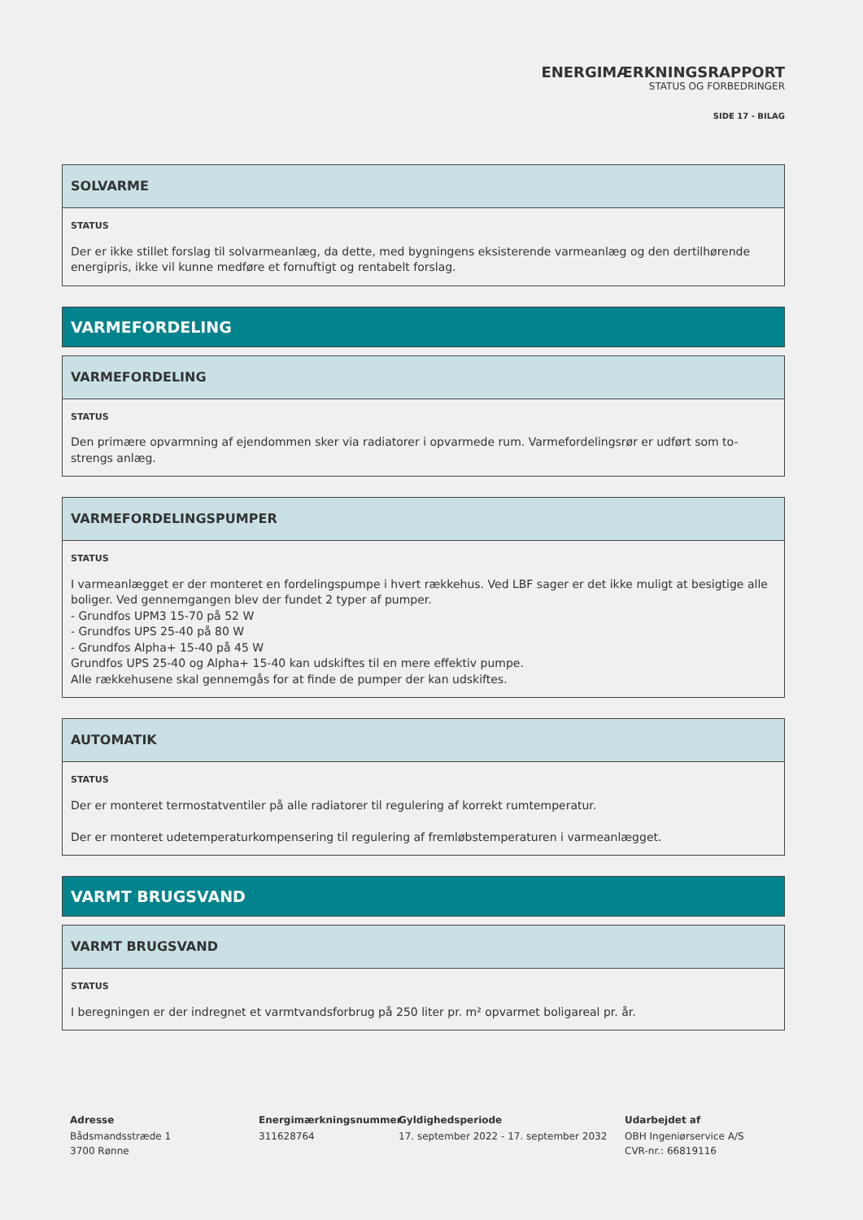ENERGIMÆRKNINGSRAPPORT
STATUS OG FORBEDRINGER
SIDE 17 - BILAG
SOLVARME
STATUS
Der er ikke stillet forslag til solvarmeanlæg, da dette, med bygningens eksisterende varmeanlæg og den dertilhørende energipris, ikke vil kunne medføre et fornuftigt og rentabelt forslag.
VARMEFORDELING
VARMEFORDELING
STATUS
Den primære opvarmning af ejendommen sker via radiatorer i opvarmede rum. Varmefordelingsrør er udført som to-strengs anlæg.
VARMEFORDELINGSPUMPER
STATUS
I varmeanlægget er der monteret en fordelingspumpe i hvert rækkehus. Ved LBF sager er det ikke muligt at besigtige alle boliger. Ved gennemgangen blev der fundet 2 typer af pumper.
- Grundfos UPM3 15-70 på 52 W
- Grundfos UPS 25-40 på 80 W
- Grundfos Alpha+ 15-40 på 45 W
Grundfos UPS 25-40 og Alpha+ 15-40 kan udskiftes til en mere effektiv pumpe.
Alle rækkehusene skal gennemgås for at finde de pumper der kan udskiftes.
AUTOMATIK
STATUS
Der er monteret termostatventiler på alle radiatorer til regulering af korrekt rumtemperatur.
Der er monteret udetemperaturkompensering til regulering af fremløbstemperaturen i varmeanlægget.
VARMT BRUGSVAND
VARMT BRUGSVAND
STATUS
I beregningen er der indregnet et varmtvandsforbrug på 250 liter pr. m² opvarmet boligareal pr. år.
Adresse
Bådsmandsstræde 1
3700 Rønne
Energimærkningsnummer
311628764
Gyldighedsperiode
17. september 2022 - 17. september 2032
Udarbejdet af
OBH Ingeniørservice A/S
CVR-nr.: 66819116